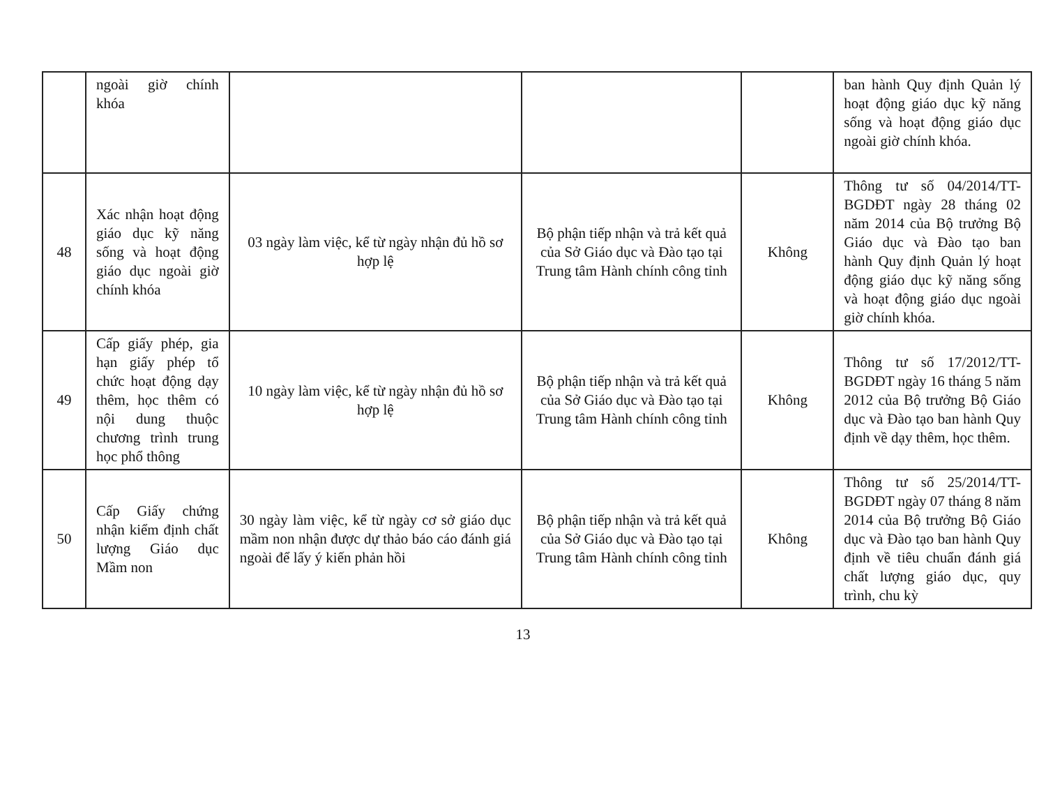| | ngoài giờ chính khóa | | | | ban hành Quy định Quản lý hoạt động giáo dục kỹ năng sống và hoạt động giáo dục ngoài giờ chính khóa. |
| 48 | Xác nhận hoạt động giáo dục kỹ năng sống và hoạt động giáo dục ngoài giờ chính khóa | 03 ngày làm việc, kể từ ngày nhận đủ hồ sơ hợp lệ | Bộ phận tiếp nhận và trả kết quả của Sở Giáo dục và Đào tạo tại Trung tâm Hành chính công tỉnh | Không | Thông tư số 04/2014/TT-BGDĐT ngày 28 tháng 02 năm 2014 của Bộ trưởng Bộ Giáo dục và Đào tạo ban hành Quy định Quản lý hoạt động giáo dục kỹ năng sống và hoạt động giáo dục ngoài giờ chính khóa. |
| 49 | Cấp giấy phép, gia hạn giấy phép tổ chức hoạt động dạy thêm, học thêm có nội dung thuộc chương trình trung học phổ thông | 10 ngày làm việc, kể từ ngày nhận đủ hồ sơ hợp lệ | Bộ phận tiếp nhận và trả kết quả của Sở Giáo dục và Đào tạo tại Trung tâm Hành chính công tỉnh | Không | Thông tư số 17/2012/TT-BGDĐT ngày 16 tháng 5 năm 2012 của Bộ trưởng Bộ Giáo dục và Đào tạo ban hành Quy định về dạy thêm, học thêm. |
| 50 | Cấp Giấy chứng nhận kiểm định chất lượng Giáo dục Mầm non | 30 ngày làm việc, kể từ ngày cơ sở giáo dục mầm non nhận được dự thảo báo cáo đánh giá ngoài để lấy ý kiến phản hồi | Bộ phận tiếp nhận và trả kết quả của Sở Giáo dục và Đào tạo tại Trung tâm Hành chính công tỉnh | Không | Thông tư số 25/2014/TT-BGDĐT ngày 07 tháng 8 năm 2014 của Bộ trưởng Bộ Giáo dục và Đào tạo ban hành Quy định về tiêu chuẩn đánh giá chất lượng giáo dục, quy trình, chu kỳ |
13